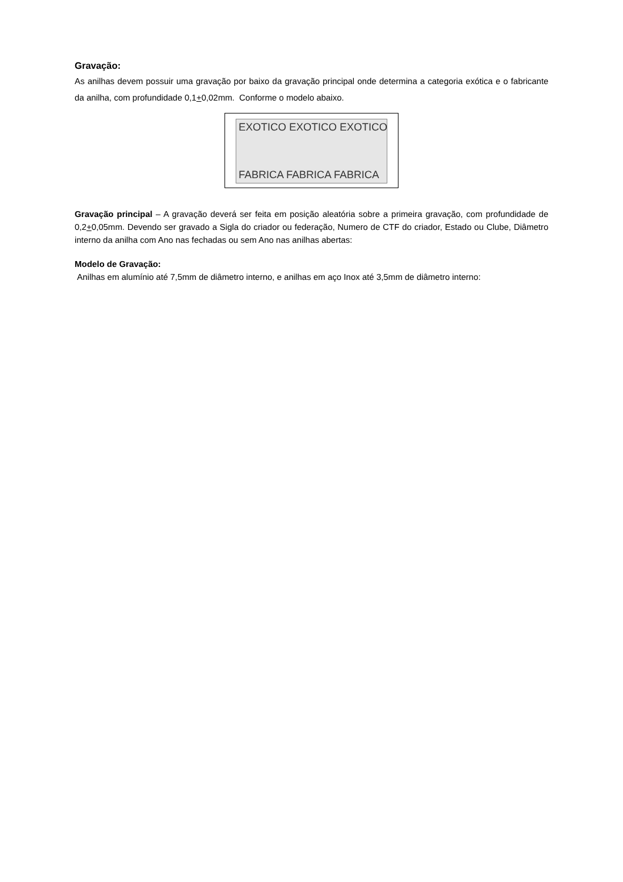Gravação:
As anilhas devem possuir uma gravação por baixo da gravação principal onde determina a categoria exótica e o fabricante da anilha, com profundidade 0,1+0,02mm. Conforme o modelo abaixo.
EXOTICO EXOTICO EXOTICO
FABRICA FABRICA FABRICA
Gravação principal – A gravação deverá ser feita em posição aleatória sobre a primeira gravação, com profundidade de 0,2+0,05mm. Devendo ser gravado a Sigla do criador ou federação, Numero de CTF do criador, Estado ou Clube, Diâmetro interno da anilha com Ano nas fechadas ou sem Ano nas anilhas abertas:
Modelo de Gravação:
Anilhas em alumínio até 7,5mm de diâmetro interno, e anilhas em aço Inox até 3,5mm de diâmetro interno: